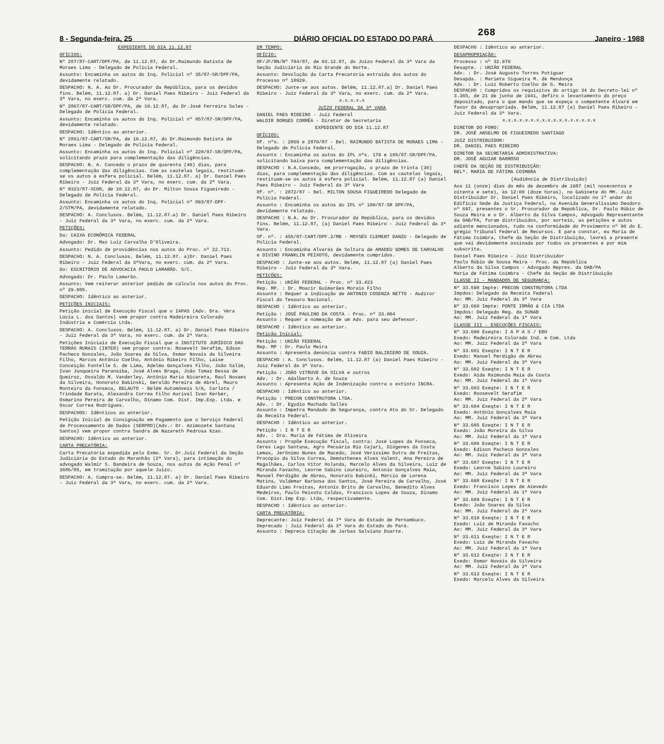268
8 - Segunda-feira, 25 DIÁRIO OFICIAL DO ESTADO DO PARÁ Janeiro - 1988
EXPEDIENTE DO DIA 11.12.87
OFÍCIOS:
Nº 287/87-CART/DPF/PA, de 11.12.87, do Dr.Raimundo Batista de Moraes Lima - Delegado de Polícia Federal.
Assunto: Encaminha os autos do Inq. Policial nº 35/87-SR/DPF/PA, devidamente relatado.
DESPACHO: N. A. Ao Dr. Procurador da República, para os devidos fins. Belém, 11.12.87. a) Dr. Daniel Paes Ribeiro - Juiz Federal da 3ª Vara, no exerc. cum. da 2ª Vara.
Nº 2867/87-CART/SR/DPF/PA, de 10.12.87, do Dr.José Ferreira Sales - Delegado de Polícia Federal.
Assunto: Encaminha os autos do Inq. Policial nº 057/87-SR/DPF/PA, devidamente relatado.
DESPACHO: Idêntico ao anterior.
Nº 2861/87-CART/SR/PA, de 10.12.87, do Dr.Raimundo Batista de Moraes Lima - Delegado de Polícia Federal.
Assunto: Encaminha os autos do Inq. Policial nº 220/87-SR/DPF/PA, solicitando prazo para complementação das diligências.
DESPACHO: N. A. Concedo o prazo de quarenta (40) dias, para complementação das diligências. Com as cautelas legais, restituam-se os autos à esfera policial. Belém, 11.12.87. a) Dr. Daniel Paes Ribeiro - Juiz Federal da 3ª Vara, no exerc. cum. da 2ª Vara.
Nº 0323/87-SCOR, de 10.12.87, do Dr. Milton Souza Figueiredo - Delegado de Polícia Federal.
Assunto: Encaminha os autos do Inq. Policial nº 093/87-DPF-2/STM/PA, devidamente relatado.
DESPACHO: A. Conclusos. Belém, 11.12.87.a) Dr. Daniel Paes Ribeiro - Juiz Federal da 3ª Vara, no exerc. cum. da 2ª Vara.
PETIÇÕES:
Da: CAIXA ECONÔMICA FEDERAL
Advogado: Dr. Max Luiz Carvalho D'Oliveira.
Assunto: Pedido de providências nos autos do Proc. nº 22.713.
DESPACHO: N. A. Conclusos. Belém, 11.12.87. a)Dr. Daniel Paes Ribeiro - Juiz Federal da 3ªVara, no exerc. cum. da 2ª Vara.
Do: ESCRITÓRIO DE ADVOCACIA PAULO LAMARÃO. S/C.
Advogado: Dr. Paulo Lamarão.
Assunto: Vem reiterar anterior pedido de cálculo nos autos do Proc. nº 29.085.
DESPACHO: Idêntico ao anterior.
PETIÇÕES INICIAIS:
Petição inicial de Execução Fiscal que o IAPAS (Adv. Dra. Vera Lúcia L. dos Santos) vem propor contra Madeireira Colorado Indústria e Comércio Ltda.
DESPACHO: A. Conclusos. Belém, 11.12.87. a) Dr. Daniel Paes Ribeiro - Juiz Federal da 3ª Vara, no exerc. cum. da 2ª Vara.
Petições Iniciais de Execução Fiscal que o INSTITUTO JURÍDICO DAS TERRAS RURAIS (INTER) vem propor contra: Rosevelt Serafim, Edson Pacheco Gonzales, João Soares da Silva, Osmar Novais da Silveira Filho, Marcos Antônio Coelho, Antônio Ribeiro Filho, Laise Conceição Fontelle S. de Lima, Adelmo Gonçalves Filho, João Salim, Ivan Junqueira Paranaiba, José Alves Braga, João Tomaz Bessa de Queiroz, Osvaldo M. Vanderley, Antônio Mario Nicareta, Raul Novaes da Silveira, Honorato Babinski, Geraldo Pereira de Abrel, Mauro Monteiro da Fonseca, BELAUTO - Belém Automóveis S/A, Carlota / Trindade Barata, Alexandra Correa Filho Aurival Ivan Kerber, Osmarino Pereira de Carvalho, Dínamo Com. Dist. Imp.Exp. Ltda. e Oscar Correa Rodrigues.
DESPACHOS: Idênticos ao anterior.
Petição Inicial de Consignação em Pagamento que o Serviço Federal de Processamento de Dados (SERPRO)(Adv.: Dr. Azimozete Santana Santos) vem propor contra Sandra de Nazareth Pedrosa Kzan.
DESPACHO: Idêntico ao anterior.
CARTA PRECATÓRIA:
Carta Precatória expedida pelo Exmo. Sr. Dr.Juiz Federal da Seção Judiciária do Estado do Maranhão (2ª Vara), para intimação do advogado Walmir S. Bandeira de Souza, nos autos da Ação Penal nº 3686/85, em tramitação por aquele Juízo.
DESPACHO: A. Cumpra-se. Belém, 11.12.87. a) Dr. Daniel Paes Ribeiro - Juiz Federal da 3ª Vara, no exerc. cum. da 2ª Vara.
EM TEMPO:
OFÍCIO:
OF/JF/RN/Nº 784/87, de 03.12.87, do Juízo Federal da 3ª Vara da Seção Judiciária do Rio Grande do Norte.
Assunto: Devolução da Carta Precatória extraída dos autos do Processo nº 18929.
DESPACHO: Junte-se aos autos. Belém, 11.12.87.a) Dr. Daniel Paes Ribeiro - Juiz Federal da 3ª Vara, no exerc. cum. da 2ª Vara.
x.x.x.x.x
JUÍZO FEDERAL DA 3ª VARA
DANIEL PAES RIBEIRO - Juiz Federal
WALDIR BORGES CORRÊA - Diretor de Secretaria
EXPEDIENTE DO DIA 11.12.87
OFÍCIOS:
Of. nºs. : 2869 e 2870/87 - Bel. RAIMUNDO BATISTA DE MORAES LIMA - Delegado de Polícia Federal.
Assunto : Encaminha os autos do IPL nºs. 179 e 185/87-SR/DPF/PA. solicitando baixa para complementação das diligências.
DESPACHO : N.A.Concedo, em prorrogação, o prazo de trinta (30) dias, para complementação das diligências. Com as cautelas legais, restituam-se os autos à esfera policial. Belém, 11.12.87 (a) Daniel Paes Ribeiro - Juiz Federal da 3ª Vara
Of. nº. : 2872/87 - Bel. MILTON SOUSA FIGUEIREDO Delegado de Polícia Federal.
Assunto : Encaminha os autos do IPL nº 100/87-SR DPF/PA, devidamente relatado.
DESPACHO : N.A. Ao Dr. Procurador da República, para os devidos fins. Belém, 11.12.87, (a) Daniel Paes Ribeiro - Juiz Federal da 3ª Vara.
Of. nº. : 455/87-CART/DPF.2/MB - MOYSÉS CLEMENT DANZU - Delegado de Polícia Federal.
Assunto : Encaminha Alvarás de Soltura de AMADEU GOMES DE CARVALHO e DIVINO FRANKLIN PEIXOTO, devidamente cumpridos.
DESPACHO : Junte-se aos autos. Belém, 11.12.87 (a) Daniel Paes Ribeiro - Juiz Federal da 3ª Vara.
PETIÇÕES:
Petição : UNIÃO FEDERAL - Proc. nº 33.423
Rep. MP. : Dr. Moacir Guimarães Morais Filho
Assunto : Requer a indicação de ANTONIO COSENZA NETTO - Auditor Fiscal do Tesouro Nacional.
DESPACHO : Idêntico ao anterior.
Petição : JOSÉ PAULINO DA COSTA - Proc. nº 33.004
Assunto : Requer a nomeação de um Adv. para seu defensor.
DESPACHO : Idêntico ao anterior.
Petição Inicial:
Petição : UNIÃO FEDERAL
Rep. MP : Dr. Paulo Meira
Assunto : Apresenta denúncia contra FABIO BALIBIERO DE SOUZA.
DESPACHO : A. Conclusos. Belém, 11.12.87 (a) Daniel Paes Ribeiro - Juiz Federal da 3ª Vara.
Petição : JOÃO VITRUVE DA SILVA e outros
Adv. : Dr. Adalberto A. de Souza
Assunto : Apresenta Ação de Indenização contra o extinto INCRA.
DESPACHO : Idêntico ao anterior.
Petição : PRECON CONSTRUTORA LTDA.
Adv. : Dr. Egydio Machado Salles
Assunto : Impetra Mandado de Segurança, contra Ato do Sr. Delegado da Receita Federal.
DESPACHO : Idêntico ao anterior.
Petição : I N T E R
Adv. : Dra. Maria de Fátima de Oliveira
Assunto : Propõe Execução fiscal, contra: José Lopes da Fonseca, Ceres Lago Santana, Agro Pecuária Rio Cajari, Diógenes da Costa Lemas, Jerônimo Nunes de Macedo, José Veríssimo Dutra de Freitas, Procópio da Silva Correa, Demósthenes Alves Valent, Ana Pereira de Magalhães, Carlos Vitor Holanda, Marcelo Alves da Silveira, Luiz de Miranda Favacho, Leorne Sabino Loureiro, Antonio Gonçalves Maia, Manoel Perdigão de Abreu, Honorato Babinki, Márcio de Lorena Matins, Valdemar Barbosa dos Santos, José Pereira de Carvalho, José Eduardo Limo Freitas, Antonio Brito de Carvalho, Benedito Alves Medeiros, Paulo Peixoto Caldas, Francisco Lopes de Souza, Dinamo Com. Dist.Imp Exp. Ltda, respectivamente.
DESPACHO : Idêntico ao anterior.
CARTA PRECATÓRIA:
Deprecante: Juiz Federal da 7ª Vara do Estado de Pernambuco.
Deprecado : Juiz Federal da 3ª Vara do Estado do Pará.
Assunto : Depreca Citação de Jarbas Salviano Duarte.
DESPACHO : Idêntico ao anterior.
DESAPROPRIAÇÃO:
Processo : nº 32.970
Desapte. : UNIÃO FEDERAL
Adv. : Dr. José Augusto Torres Potiguar
Desapda. : Marieta Siqueira M. de Mendonça
Adv. : Dr. Luiz Roberto Coelho de S. Meira
DESPACHO : Cumpridos os requisitos do artigo 34 do Decreto-lei nº 3.365, de 21 de junho de 1941, defiro o levantamento do preço depositado, para o que mando que se expeça o competente Alvará em favor da desapropriada. Belém, 11.12.87 (a) Daniel Paes Ribeiro - Juiz Federal da 3ª Vara.
x.x.x.x.x.x.x.x.x.x.x.x.x.x.x.x.x
DIRETOR DO FORO:
DR. JOSÉ ANSELMO DE FIGUEIREDO SANTIAGO
JUIZ DISTRIBUIDOR:
DR. DANIEL PAES RIBEIRO
DIRETOR DA SECRETARIA ADMINISTRATIVA:
DR. JOSÉ AGUIAR BARROSO
CHEFE DA SEÇÃO DE DISTRIBUIÇÃO:
BELª. MARIA DE FÁTIMA COIMBRA
(Audiência de Distribuição)
Aos 11 (onze) dias do mês de dezembro de 1987 (mil novecentos e oitenta e sete), às 12:00 (doze horas), no Gabinete do MM. Juiz Distribuidor Dr. Daniel Paes Ribeiro, localizado no 1º andar do Edifício Sede da Justiça Federal, na Avenida Generalíssimo Deodoro nº 697, presentes o Sr. Procurador da República, Dr. Paulo Rúbio de Souza Meira e o Dr. Alberto da Silva Campos, Advogado Representante da OAB/PA, foram distribuídos, por sorteio, as petições e autos adiante mencionados, tudo na conformidade do Provimento nº 96 do E. grégio Tribunal Federal de Recursos. E para constar, eu Maria de Fátima Coimbra, Chefe da Seção de Distribuição, lavrei a presente que vai devidamente assinada por todos os presentes e por mim subscrita.
Daniel Paes Ribeiro - Juiz Distribuidor
Paulo Rúbio de Sousa Meira - Proc. da República
Alberto da Silva Campos - Advogado Repres. da OAB/PA
Maria de Fátima Coimbra - Chefe da Seção de Distribuição
CLASSE II - MANDADOS DE SEGURANÇA:
Nº 33.598 Impte: PRECON CONSTRUTORA LTDA
Impdos: Delegado da Receita Federal
Ao: MM. Juiz Federal da 3ª Vara
Nº 33.660 Impte: PONTE IRMÃO & CIA LTDA
Impdos: Delegado Reg. da SUNAB
Ao: MM. Juiz Federal da 1ª Vara
CLASSE III - EXECUÇÕES FISCAIS:
Nº 33.600 Exeqte: I A P A S / EBH
Exedo: Madeireira Colorado Ind. e Com. Ltda
Ao: MM. Juiz Federal da 2ª Vara
Nº 33.601 Exeqte: I N T E R
Exedo: Manoel Perdigão de Abreu
Ao: MM. Juiz Federal da 3ª Vara
Nº 33.602 Exeqte: I N T E R
Exedo: Aida Raimunda Maia da Costa
Ao: MM. Juiz Federal da 1ª Vara
Nº 33.603 Exeqte: I N T E R
Exedo: Roosevelt Serafim
Ao: MM. Juiz Federal da 2ª Vara
Nº 33.604 Exeqte: I N T E R
Exedo: Antônio Gonçalves Maia
Ao: MM. Juiz Federal da 3ª Vara
Nº 33.605 Exeqte: I N T E R
Exedo: João Moreira da Silva
Ao: MM. Juiz Federal da 1ª Vara
Nº 33.606 Exeqte: I N T E R
Exedo: Edison Pacheco Gonzales
Ao: MM. Juiz Federal da 2ª Vara
Nº 33.607 Exeqte: I N T E R
Exedo: Leorne Sabino Loureiro
Ao: MM. Juiz Federal da 3ª Vara
Nº 33.608 Exeqte: I N T E R
Exedo: Francisco Lopes de Azevedo
Ao: MM. Juiz Federal da 1ª Vara
Nº 33.609 Exeqte: I N T E R
Exedo: João Soares da Silva
Ao: MM. Juiz Federal da 2ª Vara
Nº 33.610 Exeqte: I N T E R
Exedo: Luiz de Miranda Favacho
Ao: MM. Juiz Federal da 3ª Vara
Nº 33.611 Exeqte: I N T E R
Exedo: Luiz de Miranda Favacho
Ao: MM. Juiz Federal da 1ª Vara
Nº 33.612 Exeqte: I N T E R
Exedo: Osmar Novais da Silveira
Ao: MM. Juiz Federal da 2ª Vara
Nº 33.613 Exeqte: I N T E R
Exedo: Marcelo Alves da Silveira